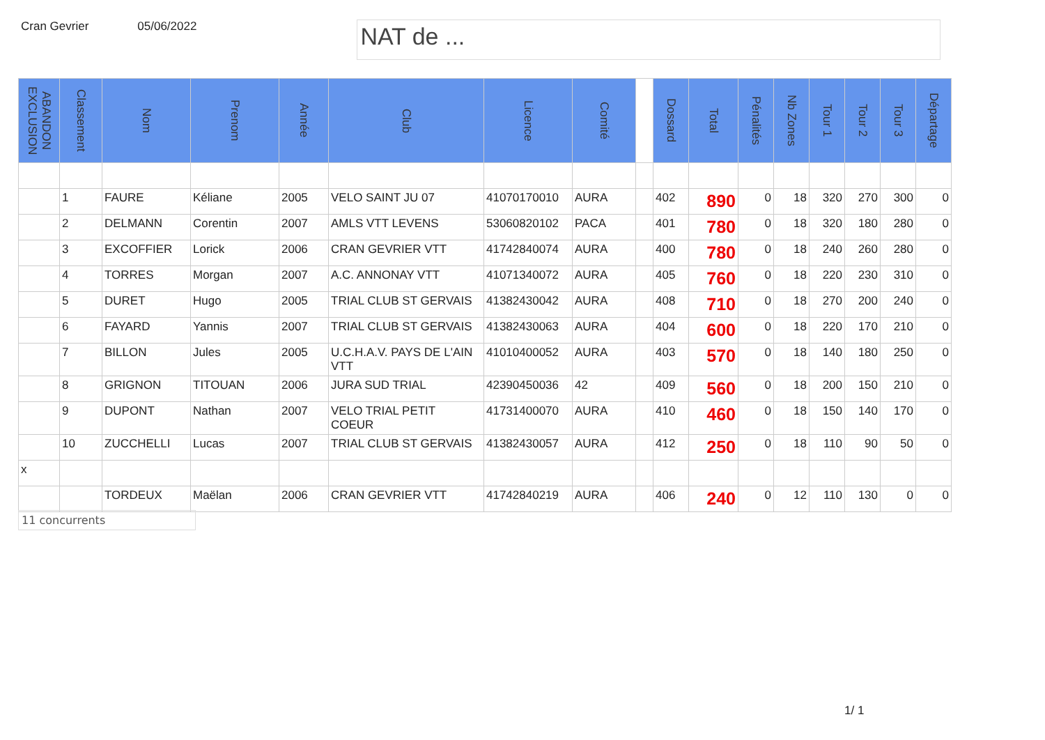Cran Gevrier 05/06/2022
NAT de ...
| ABANDON EXCLUSION | Classement | Nom | Prenom | Année | Club | Licence | Comité | | Dossard | Total | Pénalités | Nb Zones | Tour 1 | Tour 2 | Tour 3 | Départage |
| --- | --- | --- | --- | --- | --- | --- | --- | --- | --- | --- | --- | --- | --- | --- | --- | --- |
| | 1 | FAURE | Kéliane | 2005 | VELO SAINT JU 07 | 41070170010 | AURA | | 402 | 890 | 0 | 18 | 320 | 270 | 300 | 0 |
| | 2 | DELMANN | Corentin | 2007 | AMLS VTT LEVENS | 53060820102 | PACA | | 401 | 780 | 0 | 18 | 320 | 180 | 280 | 0 |
| | 3 | EXCOFFIER | Lorick | 2006 | CRAN GEVRIER VTT | 41742840074 | AURA | | 400 | 780 | 0 | 18 | 240 | 260 | 280 | 0 |
| | 4 | TORRES | Morgan | 2007 | A.C. ANNONAY VTT | 41071340072 | AURA | | 405 | 760 | 0 | 18 | 220 | 230 | 310 | 0 |
| | 5 | DURET | Hugo | 2005 | TRIAL CLUB ST GERVAIS | 41382430042 | AURA | | 408 | 710 | 0 | 18 | 270 | 200 | 240 | 0 |
| | 6 | FAYARD | Yannis | 2007 | TRIAL CLUB ST GERVAIS | 41382430063 | AURA | | 404 | 600 | 0 | 18 | 220 | 170 | 210 | 0 |
| | 7 | BILLON | Jules | 2005 | U.C.H.A.V. PAYS DE L'AIN VTT | 41010400052 | AURA | | 403 | 570 | 0 | 18 | 140 | 180 | 250 | 0 |
| | 8 | GRIGNON | TITOUAN | 2006 | JURA SUD TRIAL | 42390450036 | 42 | | 409 | 560 | 0 | 18 | 200 | 150 | 210 | 0 |
| | 9 | DUPONT | Nathan | 2007 | VELO TRIAL PETIT COEUR | 41731400070 | AURA | | 410 | 460 | 0 | 18 | 150 | 140 | 170 | 0 |
| | 10 | ZUCCHELLI | Lucas | 2007 | TRIAL CLUB ST GERVAIS | 41382430057 | AURA | | 412 | 250 | 0 | 18 | 110 | 90 | 50 | 0 |
| x | | | | | | | | | | | | | | | | |
| | | TORDEUX | Maëlan | 2006 | CRAN GEVRIER VTT | 41742840219 | AURA | | 406 | 240 | 0 | 12 | 110 | 130 | 0 | 0 |
11 concurrents
1/ 1